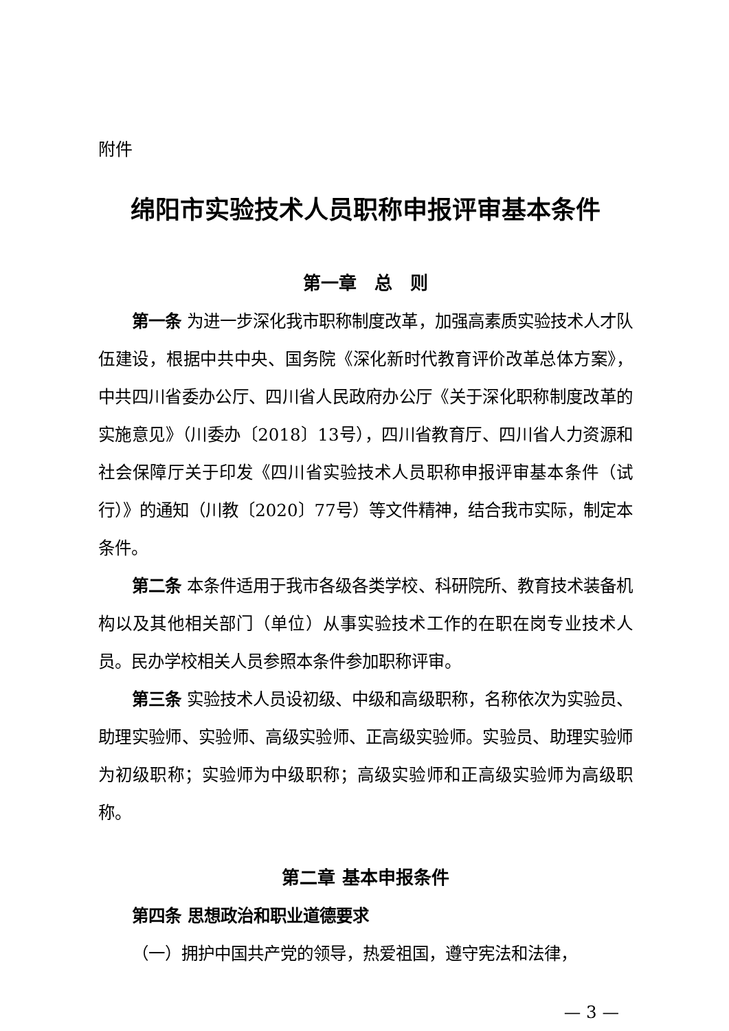附件
绵阳市实验技术人员职称申报评审基本条件
第一章　总　则
第一条 为进一步深化我市职称制度改革，加强高素质实验技术人才队伍建设，根据中共中央、国务院《深化新时代教育评价改革总体方案》，中共四川省委办公厅、四川省人民政府办公厅《关于深化职称制度改革的实施意见》（川委办〔2018〕13号），四川省教育厅、四川省人力资源和社会保障厅关于印发《四川省实验技术人员职称申报评审基本条件（试行）》的通知（川教〔2020〕77号）等文件精神，结合我市实际，制定本条件。
第二条 本条件适用于我市各级各类学校、科研院所、教育技术装备机构以及其他相关部门（单位）从事实验技术工作的在职在岗专业技术人员。民办学校相关人员参照本条件参加职称评审。
第三条 实验技术人员设初级、中级和高级职称，名称依次为实验员、助理实验师、实验师、高级实验师、正高级实验师。实验员、助理实验师为初级职称；实验师为中级职称；高级实验师和正高级实验师为高级职称。
第二章 基本申报条件
第四条 思想政治和职业道德要求
（一）拥护中国共产党的领导，热爱祖国，遵守宪法和法律，
— 3 —